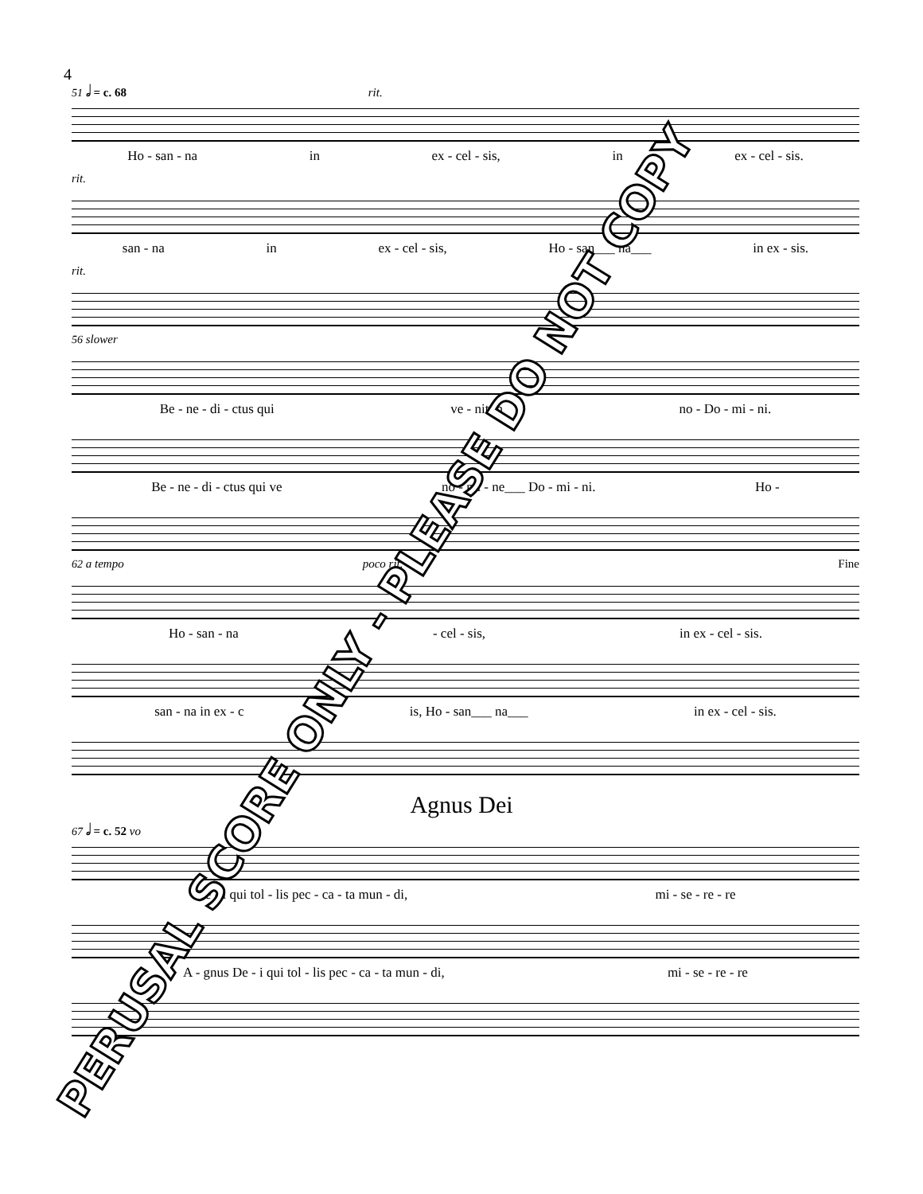4
51 𝅗𝅥 = c. 68 rit.
Ho - san - na in ex - cel - sis, in ex - cel - sis.
rit.
san - na in ex - cel - sis, Ho - san___ na___ in ex - sis.
rit.
56 slower
Be - ne - di - ctus qui ve - nit in no - Do - mi - ni.
Be - ne - di - ctus qui ve no - mi - ne___ Do - mi - ni. Ho -
62 a tempo poco rit. Fine
Ho - san - na - cel - sis, in ex - cel - sis.
san - na in ex - c is, Ho - san___ na___ in ex - cel - sis.
Agnus Dei
67 𝅗𝅥 = c. 52 vo
De - i qui tol - lis pec - ca - ta mun - di, mi - se - re - re
A - gnus De - i qui tol - lis pec - ca - ta mun - di, mi - se - re - re
PERUSAL SCORE ONLY - PLEASE DO NOT COPY